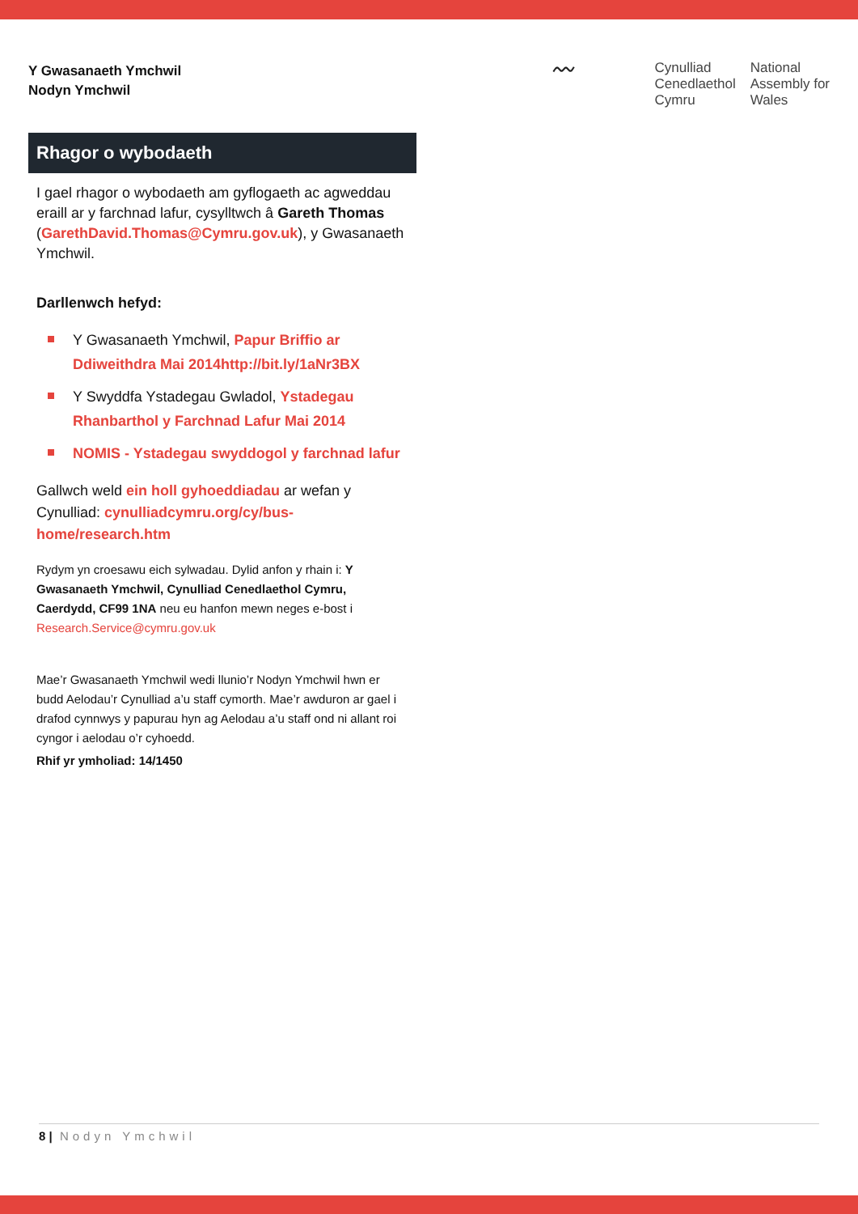Y Gwasanaeth Ymchwil
Nodyn Ymchwil
〰
Cynulliad
Cenedlaethol
Cymru
National
Assembly for
Wales
Rhagor o wybodaeth
I gael rhagor o wybodaeth am gyflogaeth ac agweddau eraill ar y farchnad lafur, cysylltwch â Gareth Thomas (GarethDavid.Thomas@Cymru.gov.uk), y Gwasanaeth Ymchwil.
Darllenwch hefyd:
Y Gwasanaeth Ymchwil, Papur Briffio ar Ddiweithdra Mai 2014http://bit.ly/1aNr3BX
Y Swyddfa Ystadegau Gwladol, Ystadegau Rhanbarthol y Farchnad Lafur Mai 2014
NOMIS - Ystadegau swyddogol y farchnad lafur
Gallwch weld ein holl gyhoeddiadau ar wefan y Cynulliad: cynulliadcymru.org/cy/bus-home/research.htm
Rydym yn croesawu eich sylwadau. Dylid anfon y rhain i: Y Gwasanaeth Ymchwil, Cynulliad Cenedlaethol Cymru, Caerdydd, CF99 1NA neu eu hanfon mewn neges e-bost i Research.Service@cymru.gov.uk
Mae’r Gwasanaeth Ymchwil wedi llunio’r Nodyn Ymchwil hwn er budd Aelodau’r Cynulliad a’u staff cymorth. Mae’r awduron ar gael i drafod cynnwys y papurau hyn ag Aelodau a’u staff ond ni allant roi cyngor i aelodau o’r cyhoedd.
Rhif yr ymholiad: 14/1450
8 | Nodyn Ymchwil